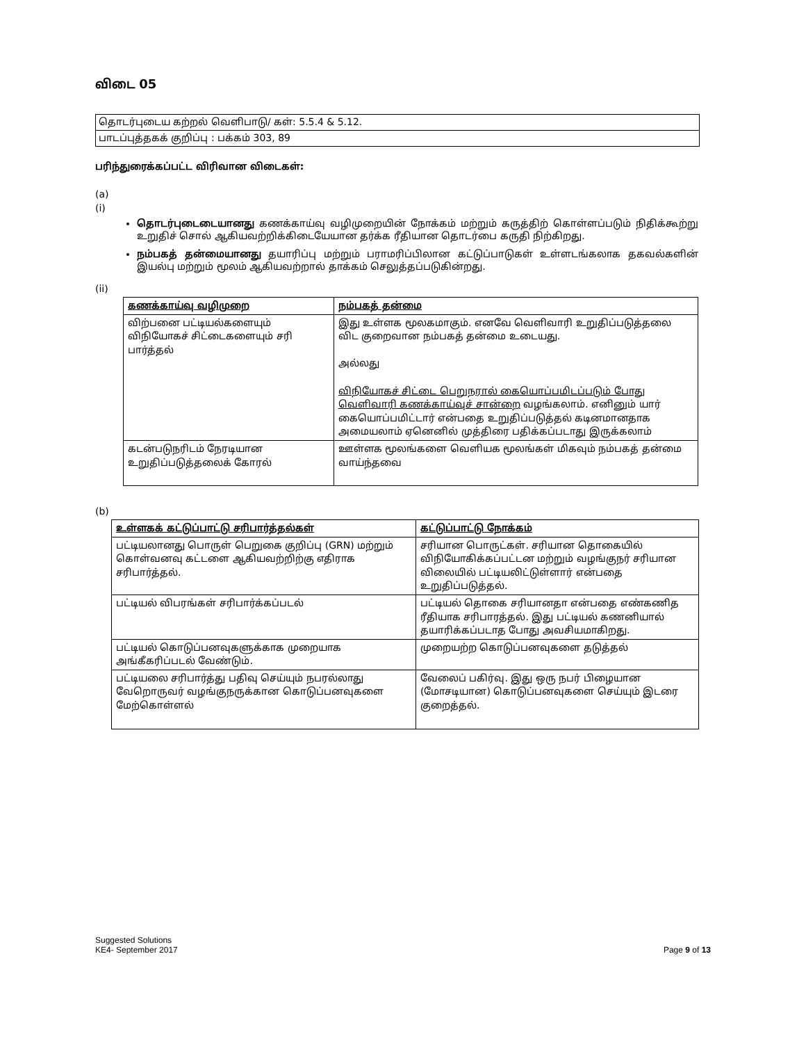விடை 05
தொடர்புடைய கற்றல் வெளிபாடு/ கள்: 5.5.4 & 5.12.
பாடப்புத்தகக் குறிப்பு : பக்கம் 303, 89
பரிந்துரைக்கப்பட்ட விரிவான விடைகள்:
(a)
(i)
தொடர்புடைடையானது கணக்காய்வு வழிமுறையின் நோக்கம் மற்றும் கருத்திற் கொள்ளப்படும் நிதிக்கூற்று உறுதிச் சொல் ஆகியவற்றிக்கிடையேயான தர்க்க ரீதியான தொடர்பை கருதி நிற்கிறது.
நம்பகத் தன்மையானது தயாரிப்பு மற்றும் பராமரிப்பிலான கட்டுப்பாடுகள் உள்ளடங்கலாக தகவல்களின் இயல்பு மற்றும் மூலம் ஆகியவற்றால் தாக்கம் செலுத்தப்படுகின்றது.
(ii)
| கணக்காய்வு வழிமுறை | நம்பகத் தன்மை |
| --- | --- |
| விற்பனை பட்டியல்களையும் விநியோகச் சிட்டைகளையும் சரி பார்த்தல் | இது உள்ளக மூலகமாகும். எனவே வெளிவாரி உறுதிப்படுத்தலை விட குறைவான நம்பகத் தன்மை உடையது. அல்லது விநியோகச் சிட்டை பெறுநரால் கையொப்பமிடப்படும் போது வெளிவாரி கணக்காய்வுச் சான்றை வழங்கலாம். எனினும் யார் கையொப்பமிட்டார் என்பதை உறுதிப்படுத்தல் கடினமானதாக அமையலாம் ஏனெனில் முத்திரை பதிக்கப்படாது இருக்கலாம் |
| கடன்படுநரிடம் நேரடியான உறுதிப்படுத்தலைக் கோரல் | ஊள்ளக மூலங்களை வெளியக மூலங்கள் மிகவும் நம்பகத் தன்மை வாய்ந்தவை |
(b)
| உள்ளகக் கட்டுப்பாட்டு சரிபார்த்தல்கள் | கட்டுப்பாட்டு நோக்கம் |
| --- | --- |
| பட்டியலானது பொருள் பெறுகை குறிப்பு (GRN) மற்றும் கொள்வனவு கட்டளை ஆகியவற்றிற்கு எதிராக சரிபார்த்தல். | சரியான பொருட்கள். சரியான தொகையில் விநியோகிக்கப்பட்டன மற்றும் வழங்குநர் சரியான விலையில் பட்டியலிட்டுள்ளார் என்பதை உறுதிப்படுத்தல். |
| பட்டியல் விபரங்கள் சரிபார்க்கப்படல் | பட்டியல் தொகை சரியானதா என்பதை எண்கணித ரீதியாக சரிபாரத்தல். இது பட்டியல் கணனியால் தயாரிக்கப்படாத போது அவசியமாகிறது. |
| பட்டியல் கொடுப்பனவுகளுக்காக முறையாக அங்கீகரிப்படல் வேண்டும். | முறையற்ற கொடுப்பனவுகளை தடுத்தல் |
| பட்டியலை சரிபார்த்து பதிவு செய்யும் நபரல்லாது வேறொருவர் வழங்குநருக்கான கொடுப்பனவுகளை மேற்கொள்ளல் | வேலைப் பகிர்வு. இது ஒரு நபர் பிழையான (மோசடியான) கொடுப்பனவுகளை செய்யும் இடரை குறைத்தல். |
Suggested Solutions
KE4- September 2017 Page 9 of 13